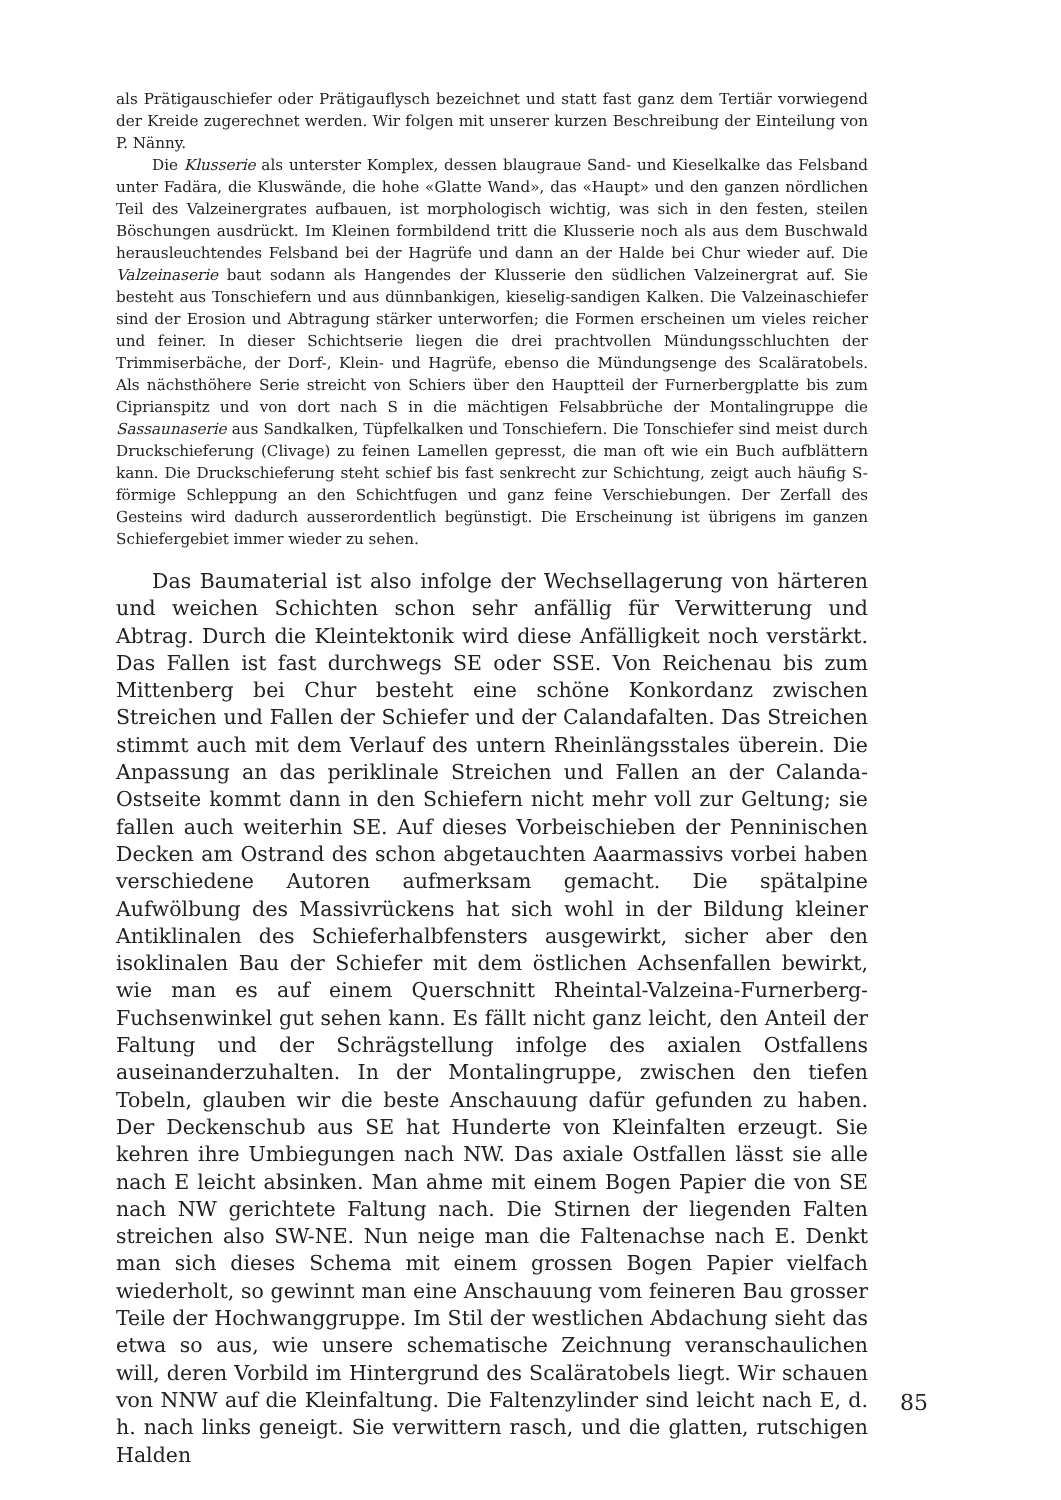als Prätigauschiefer oder Prätigauflysch bezeichnet und statt fast ganz dem Tertiär vorwiegend der Kreide zugerechnet werden. Wir folgen mit unserer kurzen Beschreibung der Einteilung von P. Nänny.
Die Klusserie als unterster Komplex, dessen blaugraue Sand- und Kieselkalke das Felsband unter Fadära, die Kluswände, die hohe «Glatte Wand», das «Haupt» und den ganzen nördlichen Teil des Valzeinergrates aufbauen, ist morphologisch wichtig, was sich in den festen, steilen Böschungen ausdrückt. Im Kleinen formbildend tritt die Klusserie noch als aus dem Buschwald herausleuchtendes Felsband bei der Hagrüfe und dann an der Halde bei Chur wieder auf. Die Valzeinaserie baut sodann als Hangendes der Klusserie den südlichen Valzeinergrat auf. Sie besteht aus Tonschiefern und aus dünnbankigen, kieselig-sandigen Kalken. Die Valzeinaschiefer sind der Erosion und Abtragung stärker unterworfen; die Formen erscheinen um vieles reicher und feiner. In dieser Schichtserie liegen die drei prachtvollen Mündungsschluchten der Trimmiserbäche, der Dorf-, Klein- und Hagrüfe, ebenso die Mündungsenge des Scaläratobels. Als nächsthöhere Serie streicht von Schiers über den Hauptteil der Furnerbergplatte bis zum Ciprianspitz und von dort nach S in die mächtigen Felsabbrüche der Montalingruppe die Sassaunaserie aus Sandkalken, Tüpfelkalken und Tonschiefern. Die Tonschiefer sind meist durch Druckschieferung (Clivage) zu feinen Lamellen gepresst, die man oft wie ein Buch aufblättern kann. Die Druckschieferung steht schief bis fast senkrecht zur Schichtung, zeigt auch häufig S-förmige Schleppung an den Schichtfugen und ganz feine Verschiebungen. Der Zerfall des Gesteins wird dadurch ausserordentlich begünstigt. Die Erscheinung ist übrigens im ganzen Schiefergebiet immer wieder zu sehen.
Das Baumaterial ist also infolge der Wechsellagerung von härteren und weichen Schichten schon sehr anfällig für Verwitterung und Abtrag. Durch die Kleintektonik wird diese Anfälligkeit noch verstärkt. Das Fallen ist fast durchwegs SE oder SSE. Von Reichenau bis zum Mittenberg bei Chur besteht eine schöne Konkordanz zwischen Streichen und Fallen der Schiefer und der Calandafalten. Das Streichen stimmt auch mit dem Verlauf des untern Rheinlängsstales überein. Die Anpassung an das periklinale Streichen und Fallen an der Calanda-Ostseite kommt dann in den Schiefern nicht mehr voll zur Geltung; sie fallen auch weiterhin SE. Auf dieses Vorbeischieben der Penninischen Decken am Ostrand des schon abgetauchten Aaarmassivs vorbei haben verschiedene Autoren aufmerksam gemacht. Die spätalpine Aufwölbung des Massivrückens hat sich wohl in der Bildung kleiner Antiklinalen des Schieferhalbfensters ausgewirkt, sicher aber den isoklinalen Bau der Schiefer mit dem östlichen Achsenfallen bewirkt, wie man es auf einem Querschnitt Rheintal-Valzeina-Furnerberg-Fuchsenwinkel gut sehen kann. Es fällt nicht ganz leicht, den Anteil der Faltung und der Schrägstellung infolge des axialen Ostfallens auseinanderzuhalten. In der Montalingruppe, zwischen den tiefen Tobeln, glauben wir die beste Anschauung dafür gefunden zu haben. Der Deckenschub aus SE hat Hunderte von Kleinfalten erzeugt. Sie kehren ihre Umbiegungen nach NW. Das axiale Ostfallen lässt sie alle nach E leicht absinken. Man ahme mit einem Bogen Papier die von SE nach NW gerichtete Faltung nach. Die Stirnen der liegenden Falten streichen also SW-NE. Nun neige man die Faltenachse nach E. Denkt man sich dieses Schema mit einem grossen Bogen Papier vielfach wiederholt, so gewinnt man eine Anschauung vom feineren Bau grosser Teile der Hochwanggruppe. Im Stil der westlichen Abdachung sieht das etwa so aus, wie unsere schematische Zeichnung veranschaulichen will, deren Vorbild im Hintergrund des Scaläratobels liegt. Wir schauen von NNW auf die Kleinfaltung. Die Faltenzylinder sind leicht nach E, d. h. nach links geneigt. Sie verwittern rasch, und die glatten, rutschigen Halden
85